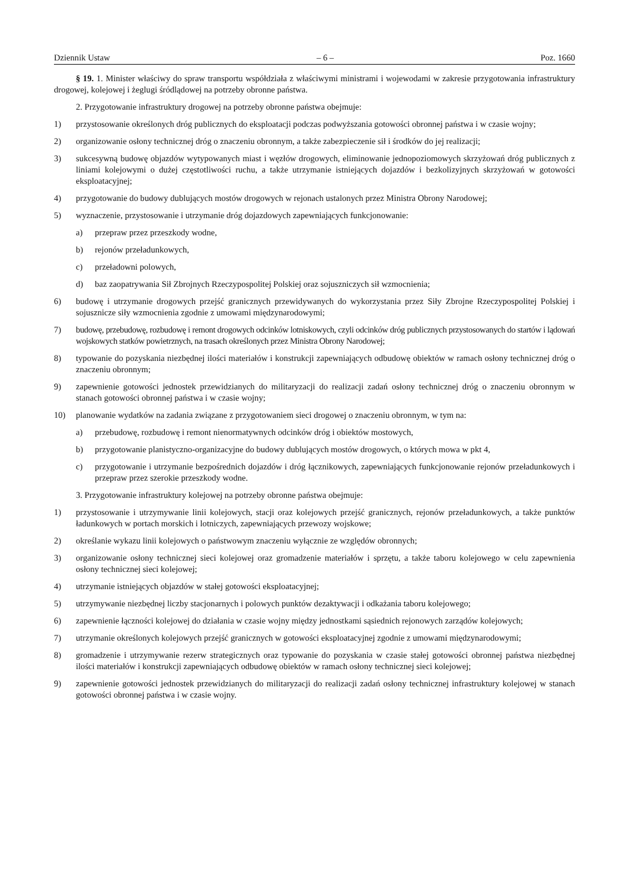Dziennik Ustaw – 6 – Poz. 1660
§ 19. 1. Minister właściwy do spraw transportu współdziała z właściwymi ministrami i wojewodami w zakresie przygotowania infrastruktury drogowej, kolejowej i żeglugi śródlądowej na potrzeby obronne państwa.
2. Przygotowanie infrastruktury drogowej na potrzeby obronne państwa obejmuje:
1) przystosowanie określonych dróg publicznych do eksploatacji podczas podwyższania gotowości obronnej państwa i w czasie wojny;
2) organizowanie osłony technicznej dróg o znaczeniu obronnym, a także zabezpieczenie sił i środków do jej realizacji;
3) sukcesywną budowę objazdów wytypowanych miast i węzłów drogowych, eliminowanie jednopoziomowych skrzyżowań dróg publicznych z liniami kolejowymi o dużej częstotliwości ruchu, a także utrzymanie istniejących dojazdów i bezkolizyjnych skrzyżowań w gotowości eksploatacyjnej;
4) przygotowanie do budowy dublujących mostów drogowych w rejonach ustalonych przez Ministra Obrony Narodowej;
5) wyznaczenie, przystosowanie i utrzymanie dróg dojazdowych zapewniających funkcjonowanie:
a) przepraw przez przeszkody wodne,
b) rejonów przeładunkowych,
c) przeładowni polowych,
d) baz zaopatrywania Sił Zbrojnych Rzeczypospolitej Polskiej oraz sojuszniczych sił wzmocnienia;
6) budowę i utrzymanie drogowych przejść granicznych przewidywanych do wykorzystania przez Siły Zbrojne Rzeczypospolitej Polskiej i sojusznicze siły wzmocnienia zgodnie z umowami międzynarodowymi;
7) budowę, przebudowę, rozbudowę i remont drogowych odcinków lotniskowych, czyli odcinków dróg publicznych przystosowanych do startów i lądowań wojskowych statków powietrznych, na trasach określonych przez Ministra Obrony Narodowej;
8) typowanie do pozyskania niezbędnej ilości materiałów i konstrukcji zapewniających odbudowę obiektów w ramach osłony technicznej dróg o znaczeniu obronnym;
9) zapewnienie gotowości jednostek przewidzianych do militaryzacji do realizacji zadań osłony technicznej dróg o znaczeniu obronnym w stanach gotowości obronnej państwa i w czasie wojny;
10) planowanie wydatków na zadania związane z przygotowaniem sieci drogowej o znaczeniu obronnym, w tym na:
a) przebudowę, rozbudowę i remont nienormatywnych odcinków dróg i obiektów mostowych,
b) przygotowanie planistyczno-organizacyjne do budowy dublujących mostów drogowych, o których mowa w pkt 4,
c) przygotowanie i utrzymanie bezpośrednich dojazdów i dróg łącznikowych, zapewniających funkcjonowanie rejonów przeładunkowych i przepraw przez szerokie przeszkody wodne.
3. Przygotowanie infrastruktury kolejowej na potrzeby obronne państwa obejmuje:
1) przystosowanie i utrzymywanie linii kolejowych, stacji oraz kolejowych przejść granicznych, rejonów przeładunkowych, a także punktów ładunkowych w portach morskich i lotniczych, zapewniających przewozy wojskowe;
2) określanie wykazu linii kolejowych o państwowym znaczeniu wyłącznie ze względów obronnych;
3) organizowanie osłony technicznej sieci kolejowej oraz gromadzenie materiałów i sprzętu, a także taboru kolejowego w celu zapewnienia osłony technicznej sieci kolejowej;
4) utrzymanie istniejących objazdów w stałej gotowości eksploatacyjnej;
5) utrzymywanie niezbędnej liczby stacjonarnych i polowych punktów dezaktywacji i odkażania taboru kolejowego;
6) zapewnienie łączności kolejowej do działania w czasie wojny między jednostkami sąsiednich rejonowych zarządów kolejowych;
7) utrzymanie określonych kolejowych przejść granicznych w gotowości eksploatacyjnej zgodnie z umowami międzynarodowymi;
8) gromadzenie i utrzymywanie rezerw strategicznych oraz typowanie do pozyskania w czasie stałej gotowości obronnej państwa niezbędnej ilości materiałów i konstrukcji zapewniających odbudowę obiektów w ramach osłony technicznej sieci kolejowej;
9) zapewnienie gotowości jednostek przewidzianych do militaryzacji do realizacji zadań osłony technicznej infrastruktury kolejowej w stanach gotowości obronnej państwa i w czasie wojny.